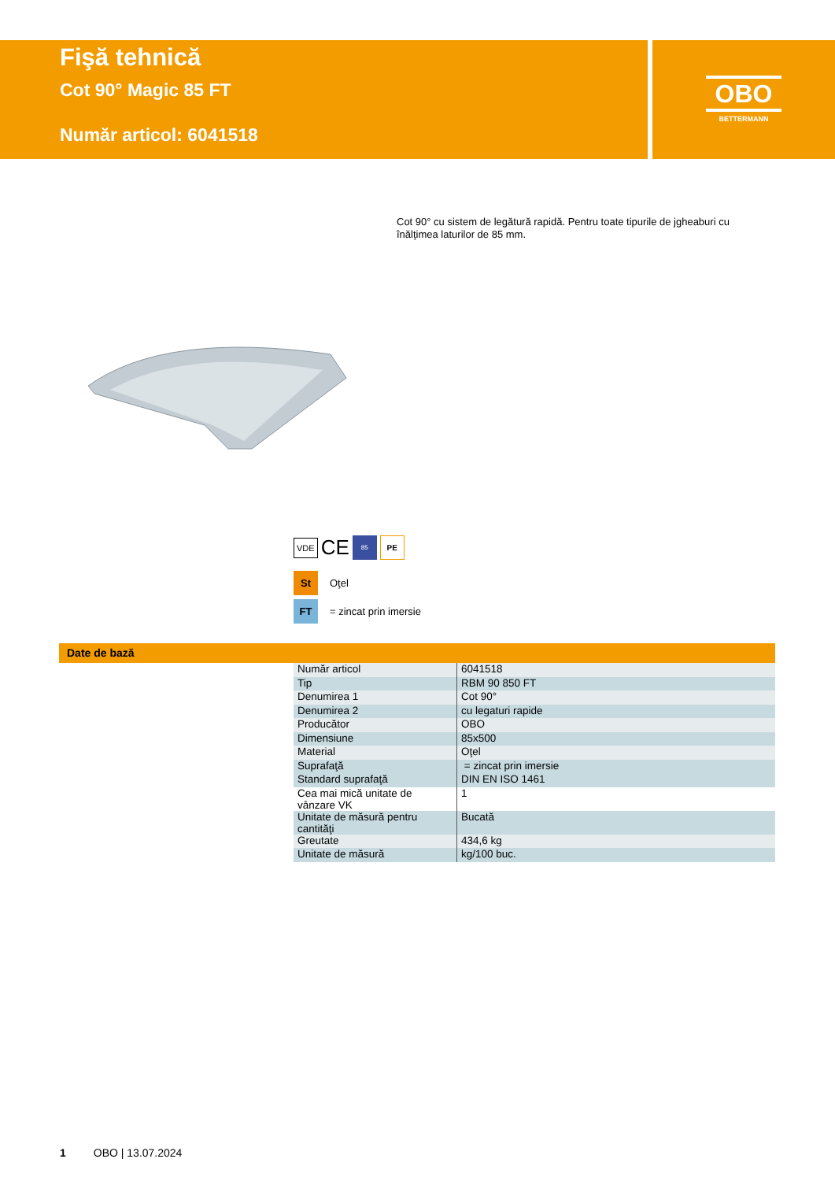Fişă tehnică
Cot 90° Magic 85 FT
Număr articol: 6041518
OBO
BETTERMANN
Cot 90° cu sistem de legătură rapidă. Pentru toate tipurile de jgheaburi cu înălţimea laturilor de 85 mm.
VDE CE 85 PE
St Oţel
FT = zincat prin imersie
Date de bază
| Număr articol | 6041518 |
| Tip | RBM 90 850 FT |
| Denumirea 1 | Cot 90° |
| Denumirea 2 | cu legaturi rapide |
| Producător | OBO |
| Dimensiune | 85x500 |
| Material | Oţel |
| Suprafaţă | = zincat prin imersie |
| Standard suprafaţă | DIN EN ISO 1461 |
| Cea mai mică unitate de vânzare VK | 1 |
| Unitate de măsură pentru cantităţi | Bucată |
| Greutate | 434,6 kg |
| Unitate de măsură | kg/100 buc. |
1 OBO | 13.07.2024